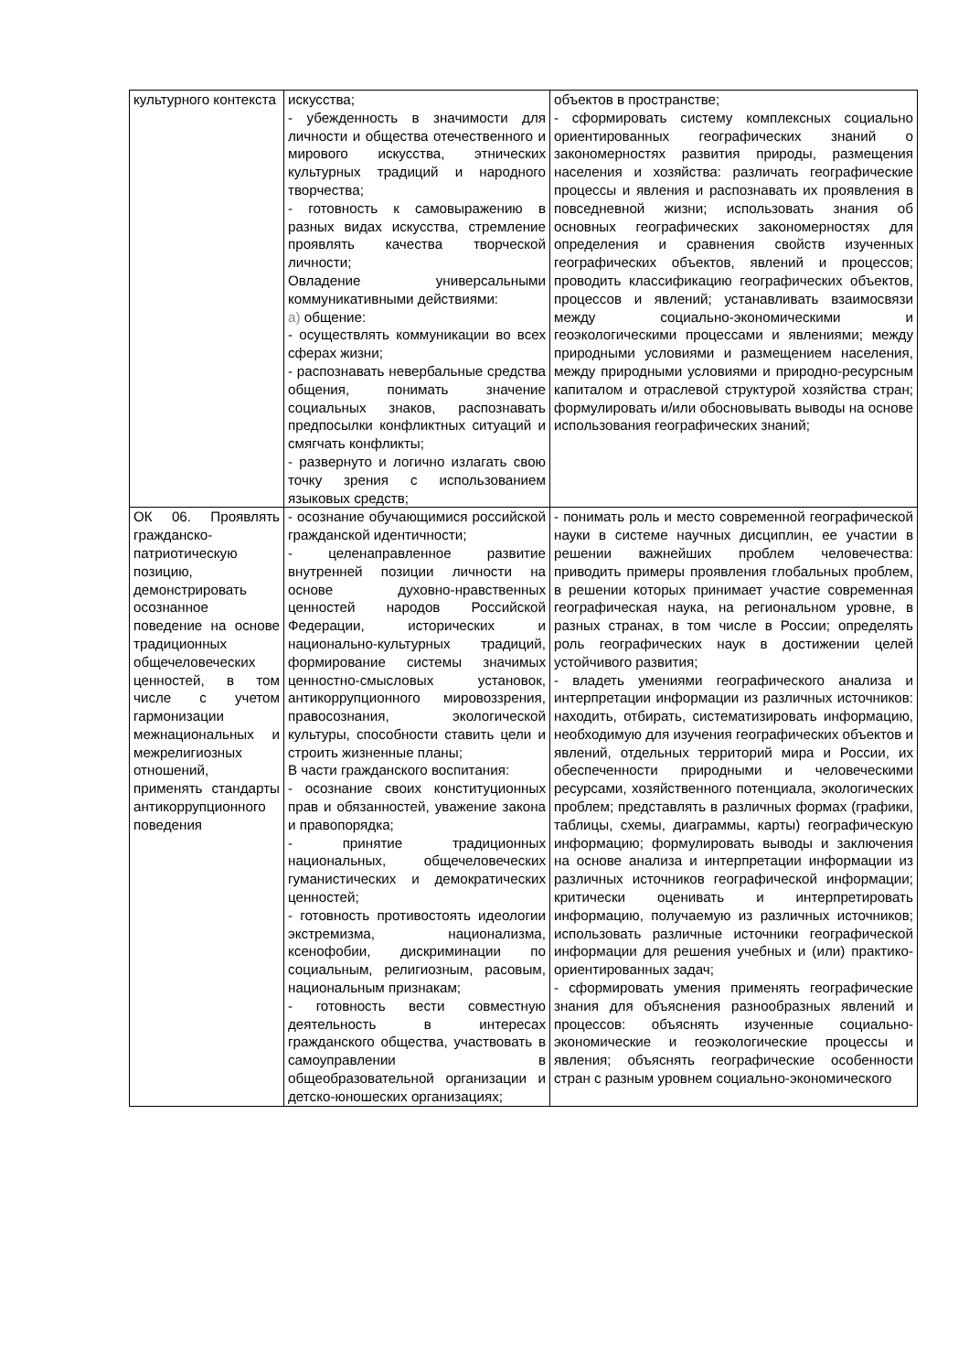| культурного контекста | искусства; - убежденность в значимости для личности и общества отечественного и мирового искусства, этнических культурных традиций и народного творчества; - готовность к самовыражению в разных видах искусства, стремление проявлять качества творческой личности; Овладение универсальными коммуникативными действиями: а) общение: - осуществлять коммуникации во всех сферах жизни; - распознавать невербальные средства общения, понимать значение социальных знаков, распознавать предпосылки конфликтных ситуаций и смягчать конфликты; - развернуто и логично излагать свою точку зрения с использованием языковых средств; | объектов в пространстве; - сформировать систему комплексных социально ориентированных географических знаний о закономерностях развития природы, размещения населения и хозяйства: различать географические процессы и явления и распознавать их проявления в повседневной жизни; использовать знания об основных географических закономерностях для определения и сравнения свойств изученных географических объектов, явлений и процессов; проводить классификацию географических объектов, процессов и явлений; устанавливать взаимосвязи между социально-экономическими и геоэкологическими процессами и явлениями; между природными условиями и размещением населения, между природными условиями и природно-ресурсным капиталом и отраслевой структурой хозяйства стран; формулировать и/или обосновывать выводы на основе использования географических знаний; |
| ОК 06. Проявлять гражданско-патриотическую позицию, демонстрировать осознанное поведение на основе традиционных общечеловеческих ценностей, в том числе с учетом гармонизации межнациональных и межрелигиозных отношений, применять стандарты антикоррупционного поведения | - осознание обучающимися российской гражданской идентичности; - целенаправленное развитие внутренней позиции личности на основе духовно-нравственных ценностей народов Российской Федерации, исторических и национально-культурных традиций, формирование системы значимых ценностно-смысловых установок, антикоррупционного мировоззрения, правосознания, экологической культуры, способности ставить цели и строить жизненные планы; В части гражданского воспитания: - осознание своих конституционных прав и обязанностей, уважение закона и правопорядка; - принятие традиционных национальных, общечеловеческих гуманистических и демократических ценностей; - готовность противостоять идеологии экстремизма, национализма, ксенофобии, дискриминации по социальным, религиозным, расовым, национальным признакам; - готовность вести совместную деятельность в интересах гражданского общества, участвовать в самоуправлении в общеобразовательной организации и детско-юношеских организациях; | - понимать роль и место современной географической науки в системе научных дисциплин, ее участии в решении важнейших проблем человечества: приводить примеры проявления глобальных проблем, в решении которых принимает участие современная географическая наука, на региональном уровне, в разных странах, в том числе в России; определять роль географических наук в достижении целей устойчивого развития; - владеть умениями географического анализа и интерпретации информации из различных источников: находить, отбирать, систематизировать информацию, необходимую для изучения географических объектов и явлений, отдельных территорий мира и России, их обеспеченности природными и человеческими ресурсами, хозяйственного потенциала, экологических проблем; представлять в различных формах (графики, таблицы, схемы, диаграммы, карты) географическую информацию; формулировать выводы и заключения на основе анализа и интерпретации информации из различных источников географической информации; критически оценивать и интерпретировать информацию, получаемую из различных источников; использовать различные источники географической информации для решения учебных и (или) практико-ориентированных задач; - сформировать умения применять географические знания для объяснения разнообразных явлений и процессов: объяснять изученные социально-экономические и геоэкологические процессы и явления; объяснять географические особенности стран с разным уровнем социально-экономического |